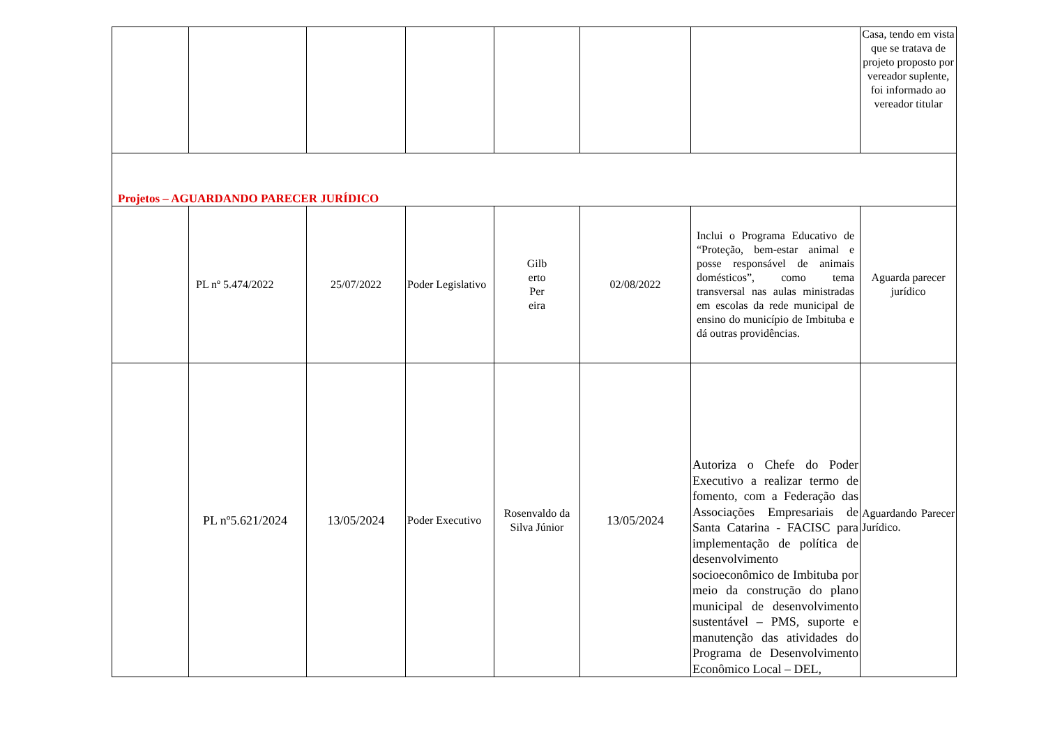| | | | | | | | Casa, tendo em vista que se tratava de projeto proposto por vereador suplente, foi informado ao vereador titular |
| Projetos – AGUARDANDO PARECER JURÍDICO | | | | | | | |
| | PL nº 5.474/2022 | 25/07/2022 | Poder Legislativo | Gilb erto Per eira | 02/08/2022 | Inclui o Programa Educativo de “Proteção, bem-estar animal e posse responsável de animais domésticos”, como tema transversal nas aulas ministradas em escolas da rede municipal de ensino do município de Imbituba e dá outras providências. | Aguarda parecer jurídico |
| | PL nº5.621/2024 | 13/05/2024 | Poder Executivo | Rosenvaldo da Silva Júnior | 13/05/2024 | Autoriza o Chefe do Poder Executivo a realizar termo de fomento, com a Federação das Associações Empresariais de Santa Catarina - FACISC para implementação de política de desenvolvimento socioeconômico de Imbituba por meio da construção do plano municipal de desenvolvimento sustentável – PMS, suporte e manutenção das atividades do Programa de Desenvolvimento Econômico Local – DEL, | Aguardando Parecer Jurídico. |